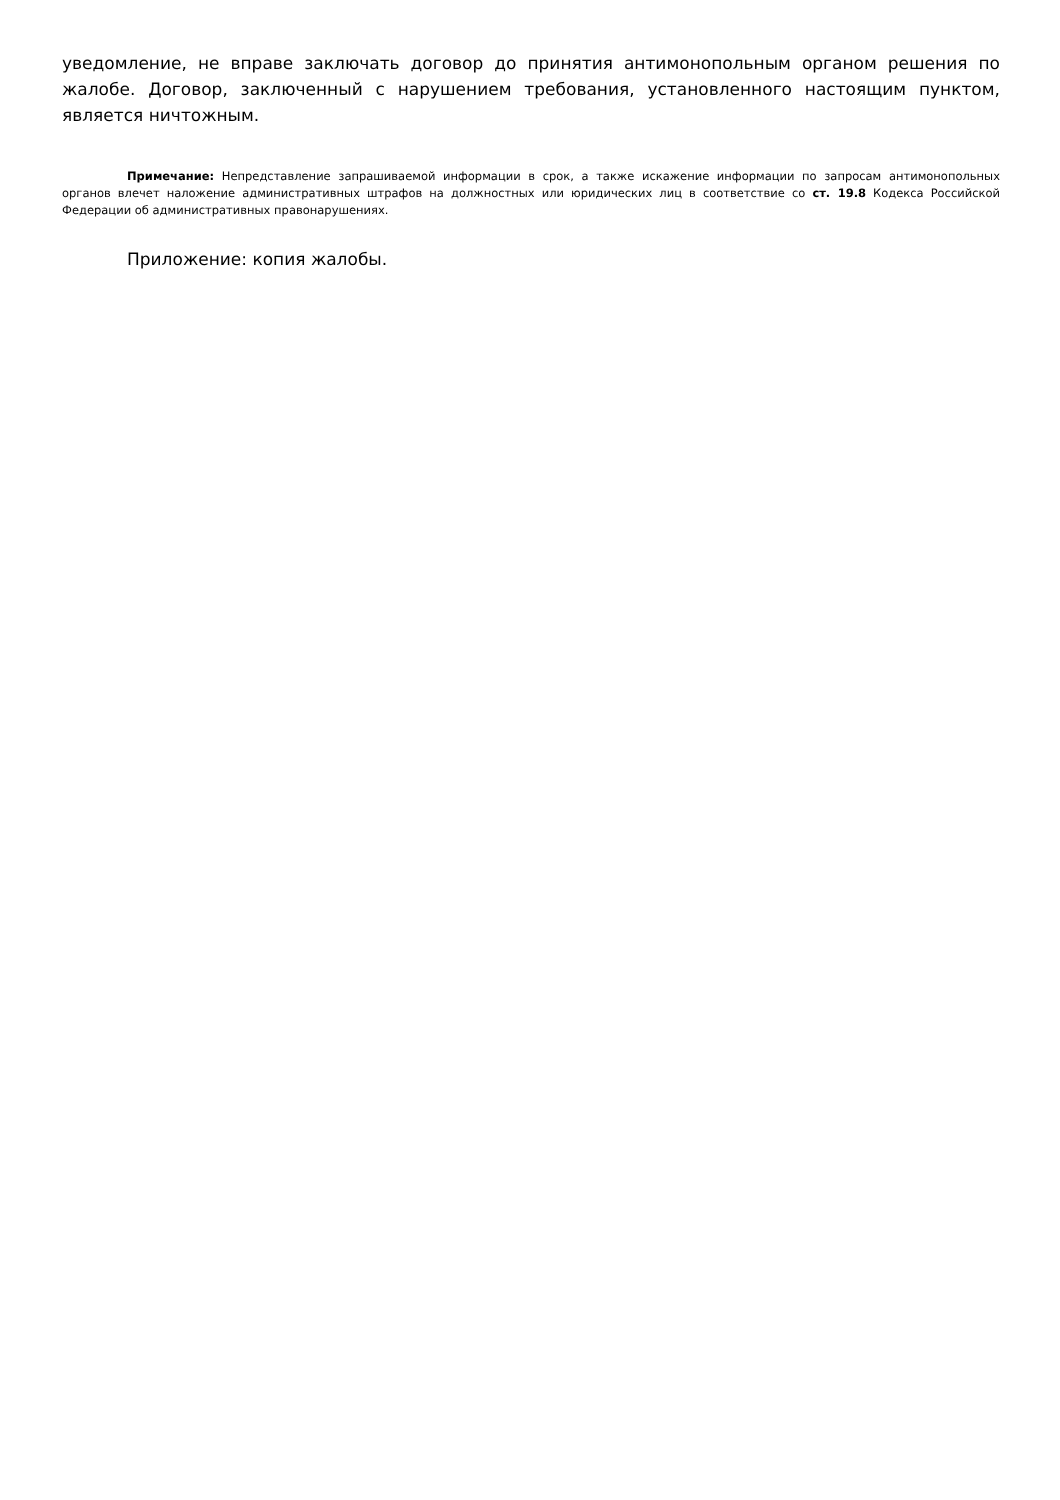уведомление, не вправе заключать договор до принятия антимонопольным органом решения по жалобе. Договор, заключенный с нарушением требования, установленного настоящим пунктом, является ничтожным.
Примечание: Непредставление запрашиваемой информации в срок, а также искажение информации по запросам антимонопольных органов влечет наложение административных штрафов на должностных или юридических лиц в соответствие со ст. 19.8 Кодекса Российской Федерации об административных правонарушениях.
Приложение: копия жалобы.